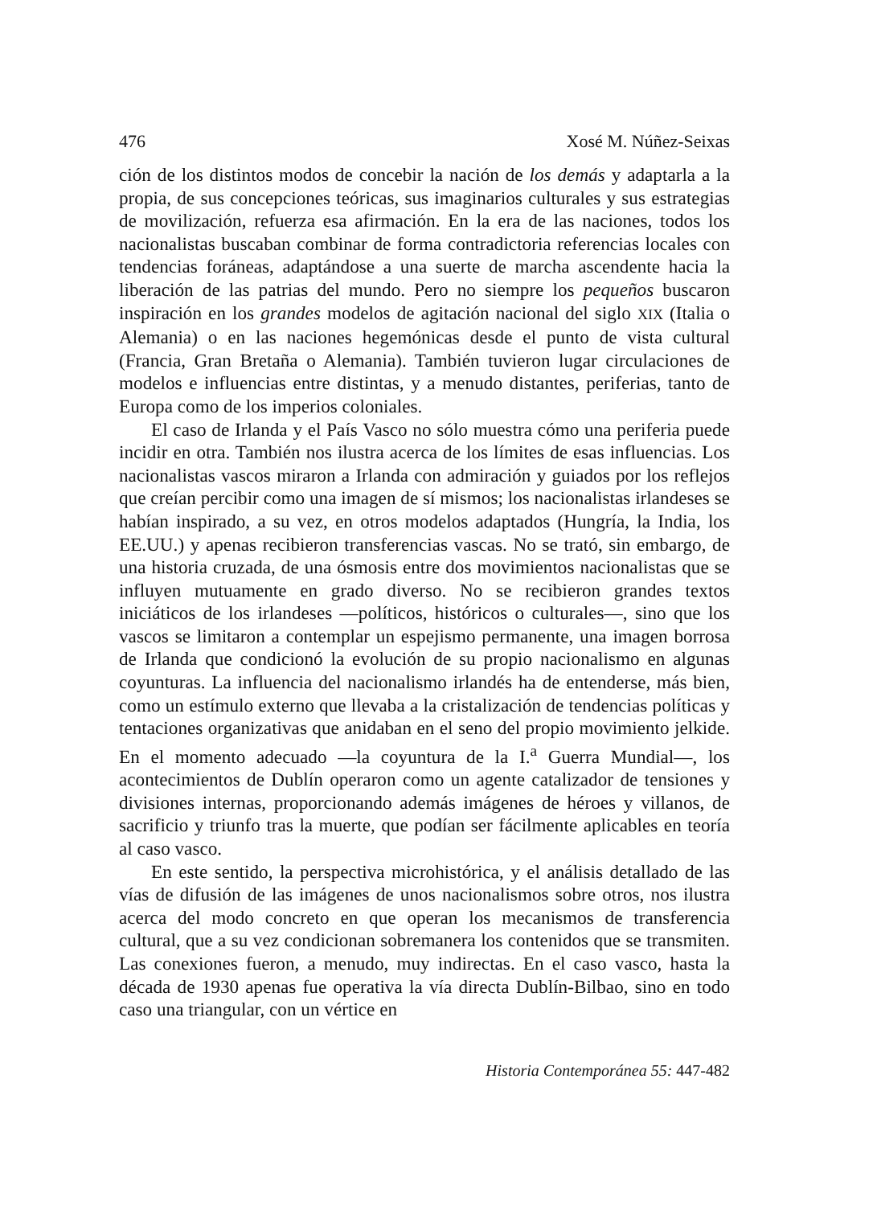476 Xosé M. Núñez-Seixas
ción de los distintos modos de concebir la nación de los demás y adaptarla a la propia, de sus concepciones teóricas, sus imaginarios culturales y sus estrategias de movilización, refuerza esa afirmación. En la era de las naciones, todos los nacionalistas buscaban combinar de forma contradictoria referencias locales con tendencias foráneas, adaptándose a una suerte de marcha ascendente hacia la liberación de las patrias del mundo. Pero no siempre los pequeños buscaron inspiración en los grandes modelos de agitación nacional del siglo XIX (Italia o Alemania) o en las naciones hegemónicas desde el punto de vista cultural (Francia, Gran Bretaña o Alemania). También tuvieron lugar circulaciones de modelos e influencias entre distintas, y a menudo distantes, periferias, tanto de Europa como de los imperios coloniales.
El caso de Irlanda y el País Vasco no sólo muestra cómo una periferia puede incidir en otra. También nos ilustra acerca de los límites de esas influencias. Los nacionalistas vascos miraron a Irlanda con admiración y guiados por los reflejos que creían percibir como una imagen de sí mismos; los nacionalistas irlandeses se habían inspirado, a su vez, en otros modelos adaptados (Hungría, la India, los EE.UU.) y apenas recibieron transferencias vascas. No se trató, sin embargo, de una historia cruzada, de una ósmosis entre dos movimientos nacionalistas que se influyen mutuamente en grado diverso. No se recibieron grandes textos iniciáticos de los irlandeses —políticos, históricos o culturales—, sino que los vascos se limitaron a contemplar un espejismo permanente, una imagen borrosa de Irlanda que condicionó la evolución de su propio nacionalismo en algunas coyunturas. La influencia del nacionalismo irlandés ha de entenderse, más bien, como un estímulo externo que llevaba a la cristalización de tendencias políticas y tentaciones organizativas que anidaban en el seno del propio movimiento jelkide. En el momento adecuado —la coyuntura de la I.<sup>a</sup> Guerra Mundial—, los acontecimientos de Dublín operaron como un agente catalizador de tensiones y divisiones internas, proporcionando además imágenes de héroes y villanos, de sacrificio y triunfo tras la muerte, que podían ser fácilmente aplicables en teoría al caso vasco.
En este sentido, la perspectiva microhistórica, y el análisis detallado de las vías de difusión de las imágenes de unos nacionalismos sobre otros, nos ilustra acerca del modo concreto en que operan los mecanismos de transferencia cultural, que a su vez condicionan sobremanera los contenidos que se transmiten. Las conexiones fueron, a menudo, muy indirectas. En el caso vasco, hasta la década de 1930 apenas fue operativa la vía directa Dublín-Bilbao, sino en todo caso una triangular, con un vértice en
Historia Contemporánea 55: 447-482